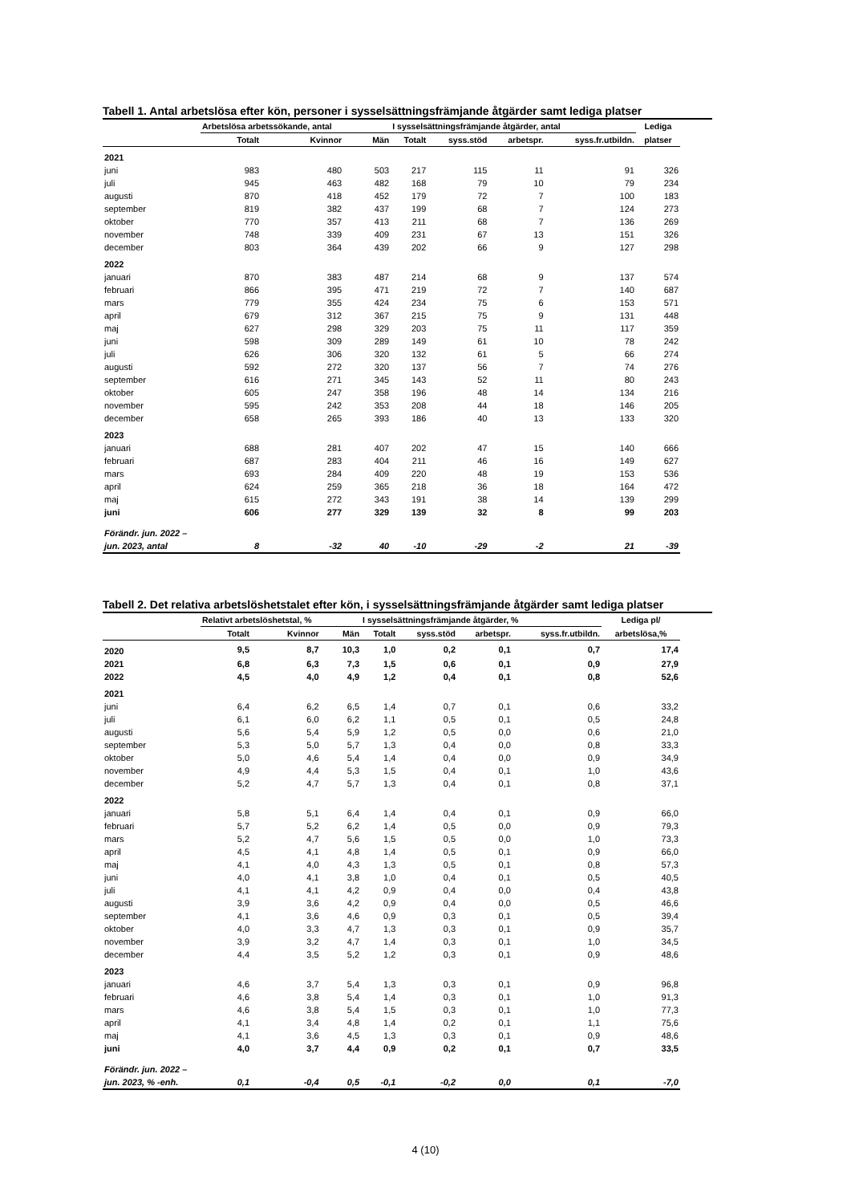Tabell 1. Antal arbetslösa efter kön, personer i sysselsättningsfrämjande åtgärder samt lediga platser
| | Arbetslösa arbetssökande, antal | | | I sysselsättningsfrämjande åtgärder, antal | | | | Lediga |
| --- | --- | --- | --- | --- | --- | --- | --- | --- |
| | Totalt | Kvinnor | Män | Totalt | syss.stöd | arbetspr. | syss.fr.utbildn. | platser |
| 2021 | | | | | | | | |
| juni | 983 | 480 | 503 | 217 | 115 | 11 | 91 | 326 |
| juli | 945 | 463 | 482 | 168 | 79 | 10 | 79 | 234 |
| augusti | 870 | 418 | 452 | 179 | 72 | 7 | 100 | 183 |
| september | 819 | 382 | 437 | 199 | 68 | 7 | 124 | 273 |
| oktober | 770 | 357 | 413 | 211 | 68 | 7 | 136 | 269 |
| november | 748 | 339 | 409 | 231 | 67 | 13 | 151 | 326 |
| december | 803 | 364 | 439 | 202 | 66 | 9 | 127 | 298 |
| 2022 | | | | | | | | |
| januari | 870 | 383 | 487 | 214 | 68 | 9 | 137 | 574 |
| februari | 866 | 395 | 471 | 219 | 72 | 7 | 140 | 687 |
| mars | 779 | 355 | 424 | 234 | 75 | 6 | 153 | 571 |
| april | 679 | 312 | 367 | 215 | 75 | 9 | 131 | 448 |
| maj | 627 | 298 | 329 | 203 | 75 | 11 | 117 | 359 |
| juni | 598 | 309 | 289 | 149 | 61 | 10 | 78 | 242 |
| juli | 626 | 306 | 320 | 132 | 61 | 5 | 66 | 274 |
| augusti | 592 | 272 | 320 | 137 | 56 | 7 | 74 | 276 |
| september | 616 | 271 | 345 | 143 | 52 | 11 | 80 | 243 |
| oktober | 605 | 247 | 358 | 196 | 48 | 14 | 134 | 216 |
| november | 595 | 242 | 353 | 208 | 44 | 18 | 146 | 205 |
| december | 658 | 265 | 393 | 186 | 40 | 13 | 133 | 320 |
| 2023 | | | | | | | | |
| januari | 688 | 281 | 407 | 202 | 47 | 15 | 140 | 666 |
| februari | 687 | 283 | 404 | 211 | 46 | 16 | 149 | 627 |
| mars | 693 | 284 | 409 | 220 | 48 | 19 | 153 | 536 |
| april | 624 | 259 | 365 | 218 | 36 | 18 | 164 | 472 |
| maj | 615 | 272 | 343 | 191 | 38 | 14 | 139 | 299 |
| juni | 606 | 277 | 329 | 139 | 32 | 8 | 99 | 203 |
| Förändr. jun. 2022 – | | | | | | | | |
| jun. 2023, antal | 8 | -32 | 40 | -10 | -29 | -2 | 21 | -39 |
Tabell 2. Det relativa arbetslöshetstalet efter kön, i sysselsättningsfrämjande åtgärder samt lediga platser
| | Relativt arbetslöshetstal, % | | | I sysselsättningsfrämjande åtgärder, % | | | | Lediga pl/ |
| --- | --- | --- | --- | --- | --- | --- | --- | --- |
| | Totalt | Kvinnor | Män | Totalt | syss.stöd | arbetspr. | syss.fr.utbildn. | arbetslösa,% |
| 2020 | 9,5 | 8,7 | 10,3 | 1,0 | 0,2 | 0,1 | 0,7 | 17,4 |
| 2021 | 6,8 | 6,3 | 7,3 | 1,5 | 0,6 | 0,1 | 0,9 | 27,9 |
| 2022 | 4,5 | 4,0 | 4,9 | 1,2 | 0,4 | 0,1 | 0,8 | 52,6 |
| 2021 | | | | | | | | |
| juni | 6,4 | 6,2 | 6,5 | 1,4 | 0,7 | 0,1 | 0,6 | 33,2 |
| juli | 6,1 | 6,0 | 6,2 | 1,1 | 0,5 | 0,1 | 0,5 | 24,8 |
| augusti | 5,6 | 5,4 | 5,9 | 1,2 | 0,5 | 0,0 | 0,6 | 21,0 |
| september | 5,3 | 5,0 | 5,7 | 1,3 | 0,4 | 0,0 | 0,8 | 33,3 |
| oktober | 5,0 | 4,6 | 5,4 | 1,4 | 0,4 | 0,0 | 0,9 | 34,9 |
| november | 4,9 | 4,4 | 5,3 | 1,5 | 0,4 | 0,1 | 1,0 | 43,6 |
| december | 5,2 | 4,7 | 5,7 | 1,3 | 0,4 | 0,1 | 0,8 | 37,1 |
| 2022 | | | | | | | | |
| januari | 5,8 | 5,1 | 6,4 | 1,4 | 0,4 | 0,1 | 0,9 | 66,0 |
| februari | 5,7 | 5,2 | 6,2 | 1,4 | 0,5 | 0,0 | 0,9 | 79,3 |
| mars | 5,2 | 4,7 | 5,6 | 1,5 | 0,5 | 0,0 | 1,0 | 73,3 |
| april | 4,5 | 4,1 | 4,8 | 1,4 | 0,5 | 0,1 | 0,9 | 66,0 |
| maj | 4,1 | 4,0 | 4,3 | 1,3 | 0,5 | 0,1 | 0,8 | 57,3 |
| juni | 4,0 | 4,1 | 3,8 | 1,0 | 0,4 | 0,1 | 0,5 | 40,5 |
| juli | 4,1 | 4,1 | 4,2 | 0,9 | 0,4 | 0,0 | 0,4 | 43,8 |
| augusti | 3,9 | 3,6 | 4,2 | 0,9 | 0,4 | 0,0 | 0,5 | 46,6 |
| september | 4,1 | 3,6 | 4,6 | 0,9 | 0,3 | 0,1 | 0,5 | 39,4 |
| oktober | 4,0 | 3,3 | 4,7 | 1,3 | 0,3 | 0,1 | 0,9 | 35,7 |
| november | 3,9 | 3,2 | 4,7 | 1,4 | 0,3 | 0,1 | 1,0 | 34,5 |
| december | 4,4 | 3,5 | 5,2 | 1,2 | 0,3 | 0,1 | 0,9 | 48,6 |
| 2023 | | | | | | | | |
| januari | 4,6 | 3,7 | 5,4 | 1,3 | 0,3 | 0,1 | 0,9 | 96,8 |
| februari | 4,6 | 3,8 | 5,4 | 1,4 | 0,3 | 0,1 | 1,0 | 91,3 |
| mars | 4,6 | 3,8 | 5,4 | 1,5 | 0,3 | 0,1 | 1,0 | 77,3 |
| april | 4,1 | 3,4 | 4,8 | 1,4 | 0,2 | 0,1 | 1,1 | 75,6 |
| maj | 4,1 | 3,6 | 4,5 | 1,3 | 0,3 | 0,1 | 0,9 | 48,6 |
| juni | 4,0 | 3,7 | 4,4 | 0,9 | 0,2 | 0,1 | 0,7 | 33,5 |
| Förändr. jun. 2022 – | | | | | | | | |
| jun. 2023, % -enh. | 0,1 | -0,4 | 0,5 | -0,1 | -0,2 | 0,0 | 0,1 | -7,0 |
4 (10)